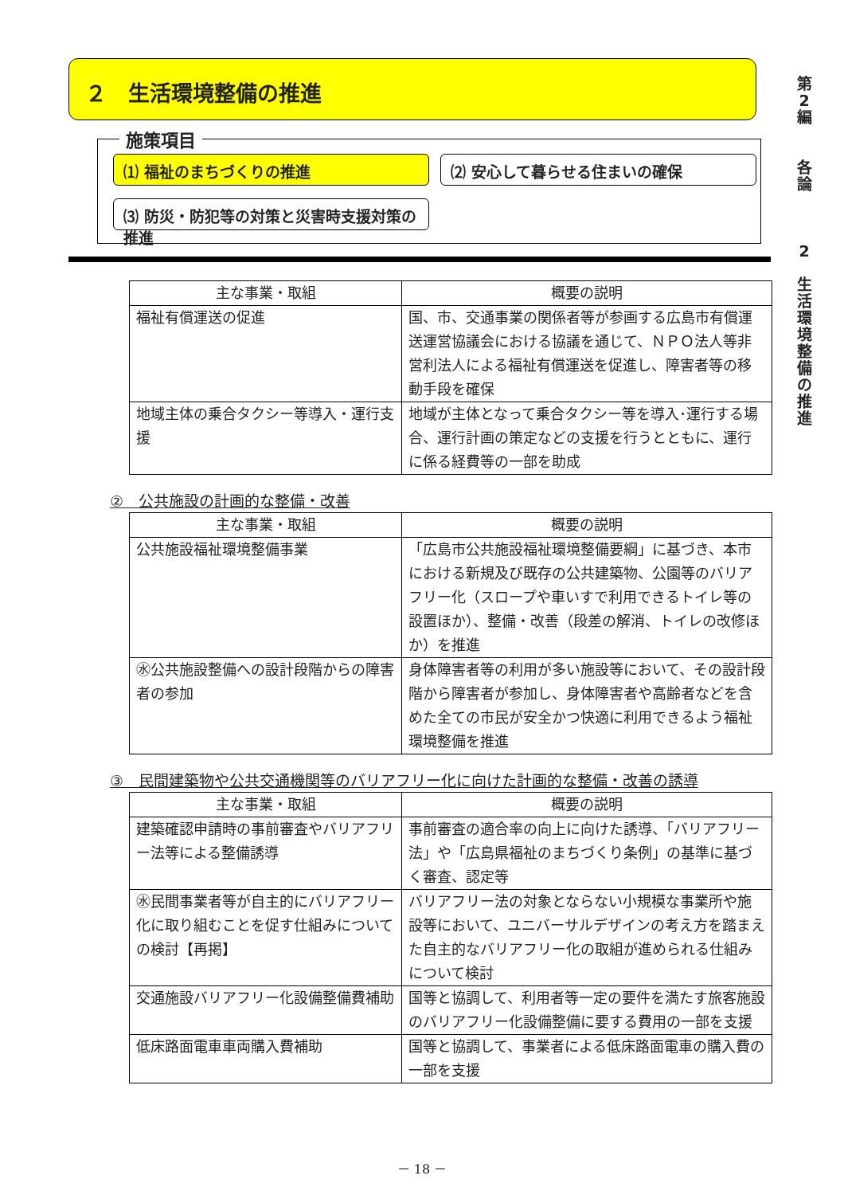第
2
編
各
論
2
生
活
環
境
整
備
の
推
進
２　生活環境整備の推進
施策項目
⑴ 福祉のまちづくりの推進 ⑵ 安心して暮らせる住まいの確保
⑶ 防災・防犯等の対策と災害時支援対策の推進
| 主な事業・取組 | 概要の説明 |
| --- | --- |
| 福祉有償運送の促進 | 国、市、交通事業の関係者等が参画する広島市有償運送運営協議会における協議を通じて、ＮＰＯ法人等非営利法人による福祉有償運送を促進し、障害者等の移動手段を確保 |
| 地域主体の乗合タクシー等導入・運行支援 | 地域が主体となって乗合タクシー等を導入･運行する場合、運行計画の策定などの支援を行うとともに、運行に係る経費等の一部を助成 |
②　公共施設の計画的な整備・改善
| 主な事業・取組 | 概要の説明 |
| --- | --- |
| 公共施設福祉環境整備事業 | 「広島市公共施設福祉環境整備要綱」に基づき、本市における新規及び既存の公共建築物、公園等のバリアフリー化（スロープや車いすで利用できるトイレ等の設置ほか）、整備・改善（段差の解消、トイレの改修ほか）を推進 |
| ㊌公共施設整備への設計段階からの障害者の参加 | 身体障害者等の利用が多い施設等において、その設計段階から障害者が参加し、身体障害者や高齢者などを含めた全ての市民が安全かつ快適に利用できるよう福祉環境整備を推進 |
③　民間建築物や公共交通機関等のバリアフリー化に向けた計画的な整備・改善の誘導
| 主な事業・取組 | 概要の説明 |
| --- | --- |
| 建築確認申請時の事前審査やバリアフリー法等による整備誘導 | 事前審査の適合率の向上に向けた誘導、「バリアフリー法」や「広島県福祉のまちづくり条例」の基準に基づく審査、認定等 |
| ㊌民間事業者等が自主的にバリアフリー化に取り組むことを促す仕組みについての検討【再掲】 | バリアフリー法の対象とならない小規模な事業所や施設等において、ユニバーサルデザインの考え方を踏まえた自主的なバリアフリー化の取組が進められる仕組みについて検討 |
| 交通施設バリアフリー化設備整備費補助 | 国等と協調して、利用者等一定の要件を満たす旅客施設のバリアフリー化設備整備に要する費用の一部を支援 |
| 低床路面電車車両購入費補助 | 国等と協調して、事業者による低床路面電車の購入費の一部を支援 |
－ 18 －